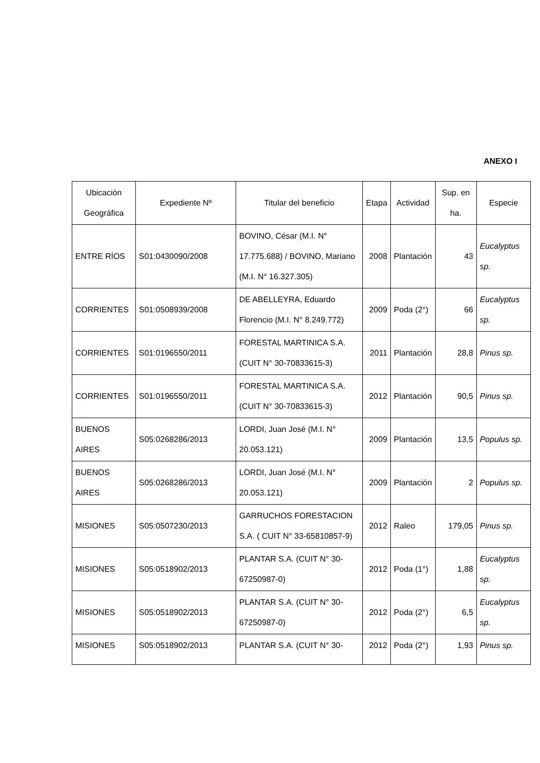ANEXO I
| Ubicación Geográfica | Expediente Nº | Titular del beneficio | Etapa | Actividad | Sup. en ha. | Especie |
| --- | --- | --- | --- | --- | --- | --- |
| ENTRE RÍOS | S01:0430090/2008 | BOVINO, César (M.I. N° 17.775.688) / BOVINO, Mariano (M.I. N° 16.327.305) | 2008 | Plantación | 43 | Eucalyptus sp. |
| CORRIENTES | S01:0508939/2008 | DE ABELLEYRA, Eduardo Florencio (M.I. N° 8.249.772) | 2009 | Poda (2°) | 66 | Eucalyptus sp. |
| CORRIENTES | S01:0196550/2011 | FORESTAL MARTINICA S.A. (CUIT N° 30-70833615-3) | 2011 | Plantación | 28,8 | Pinus sp. |
| CORRIENTES | S01:0196550/2011 | FORESTAL MARTINICA S.A. (CUIT N° 30-70833615-3) | 2012 | Plantación | 90,5 | Pinus sp. |
| BUENOS AIRES | S05:0268286/2013 | LORDI, Juan José (M.I. N° 20.053.121) | 2009 | Plantación | 13,5 | Populus sp. |
| BUENOS AIRES | S05:0268286/2013 | LORDI, Juan José (M.I. N° 20.053.121) | 2009 | Plantación | 2 | Populus sp. |
| MISIONES | S05:0507230/2013 | GARRUCHOS FORESTACION S.A. ( CUIT N° 33-65810857-9) | 2012 | Raleo | 179,05 | Pinus sp. |
| MISIONES | S05:0518902/2013 | PLANTAR S.A. (CUIT N° 30-67250987-0) | 2012 | Poda (1°) | 1,88 | Eucalyptus sp. |
| MISIONES | S05:0518902/2013 | PLANTAR S.A. (CUIT N° 30-67250987-0) | 2012 | Poda (2°) | 6,5 | Eucalyptus sp. |
| MISIONES | S05:0518902/2013 | PLANTAR S.A. (CUIT N° 30- | 2012 | Poda (2°) | 1,93 | Pinus sp. |